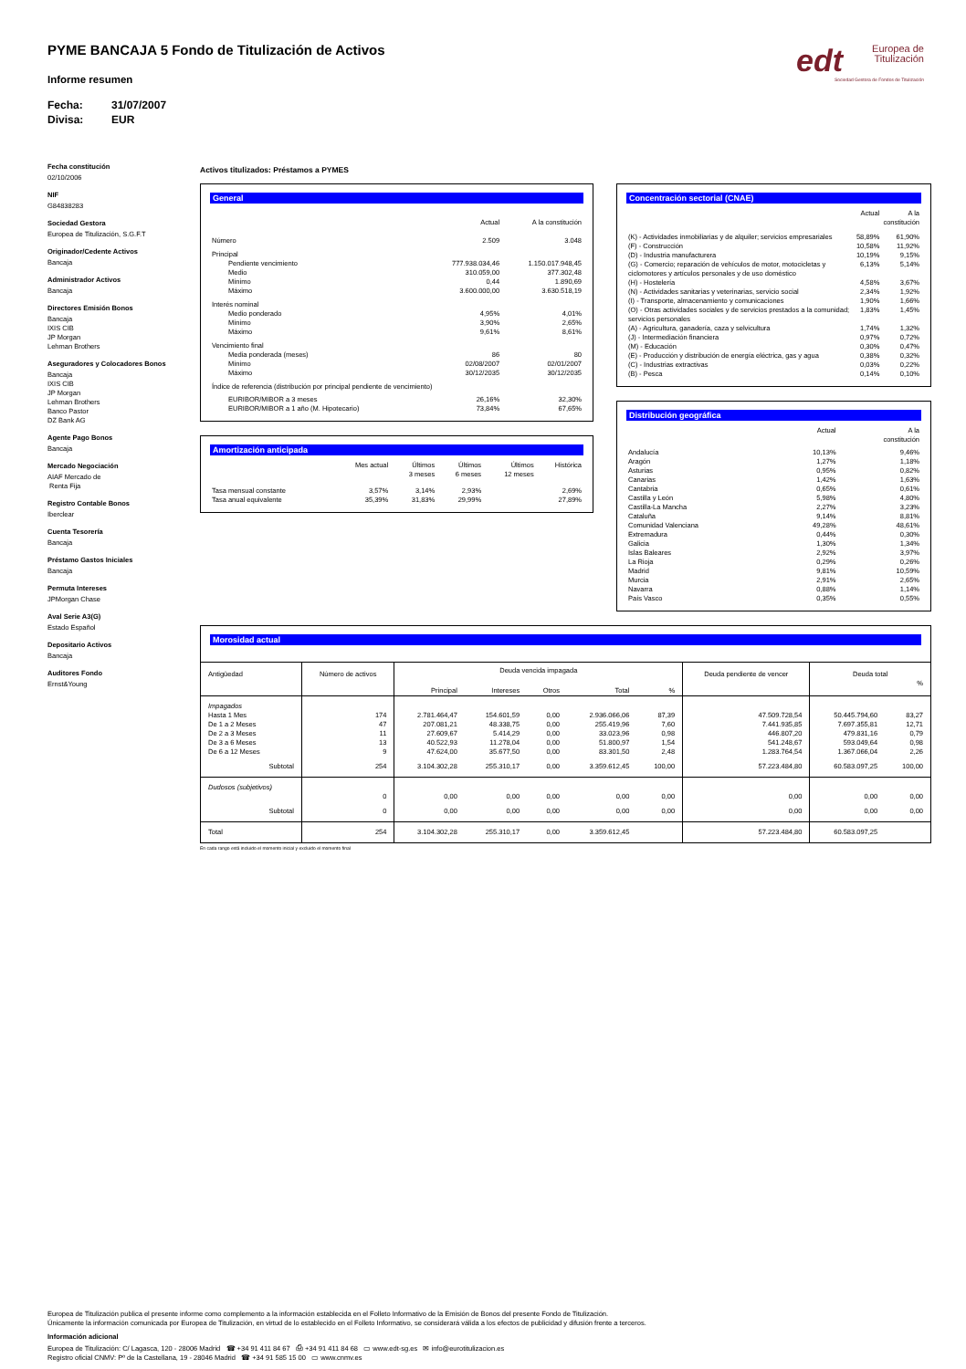edt
Europea de
Titulización
Sociedad Gestora de Fondos de Titulización
PYME BANCAJA 5 Fondo de Titulización de Activos
Informe resumen
Fecha: 31/07/2007
Divisa: EUR
Fecha constitución
02/10/2006
NIF
G84838283
Sociedad Gestora
Europea de Titulización, S.G.F.T
Originador/Cedente Activos
Bancaja
Administrador Activos
Bancaja
Directores Emisión Bonos
Bancaja
IXIS CIB
JP Morgan
Lehman Brothers
Aseguradores y Colocadores Bonos
Bancaja
IXIS CIB
JP Morgan
Lehman Brothers
Banco Pastor
DZ Bank AG
Agente Pago Bonos
Bancaja
Mercado Negociación
AIAF Mercado de
Renta Fija
Registro Contable Bonos
Iberclear
Cuenta Tesorería
Bancaja
Préstamo Gastos Iniciales
Bancaja
Permuta Intereses
JPMorgan Chase
Aval Serie A3(G)
Estado Español
Depositario Activos
Bancaja
Auditores Fondo
Ernst&Young
Activos titulizados: Préstamos a PYMES
General
| | Actual | A la constitución |
| --- | --- | --- |
| Número | 2.509 | 3.048 |
| Principal | | |
| Pendiente vencimiento | 777.938.034,46 | 1.150.017.948,45 |
| Medio | 310.059,00 | 377.302,48 |
| Mínimo | 0,44 | 1.890,69 |
| Máximo | 3.600.000,00 | 3.630.518,19 |
| Interés nominal | | |
| Medio ponderado | 4,95% | 4,01% |
| Mínimo | 3,90% | 2,65% |
| Máximo | 9,61% | 8,61% |
| Vencimiento final | | |
| Media ponderada (meses) | 86 | 80 |
| Mínimo | 02/08/2007 | 02/01/2007 |
| Máximo | 30/12/2035 | 30/12/2035 |
| Índice de referencia (distribución por principal pendiente de vencimiento) | | |
| EURIBOR/MIBOR a 3 meses | 26,16% | 32,30% |
| EURIBOR/MIBOR a 1 año (M. Hipotecario) | 73,84% | 67,65% |
Amortización anticipada
| | Mes actual | Últimos 3 meses | Últimos 6 meses | Últimos 12 meses | Histórica |
| --- | --- | --- | --- | --- | --- |
| Tasa mensual constante | 3,57% | 3,14% | 2,93% | | 2,69% |
| Tasa anual equivalente | 35,39% | 31,83% | 29,99% | | 27,89% |
Concentración sectorial (CNAE)
| | Actual | A la constitución |
| --- | --- | --- |
| (K) - Actividades inmobiliarias y de alquiler; servicios empresariales | 58,89% | 61,90% |
| (F) - Construcción | 10,58% | 11,92% |
| (D) - Industria manufacturera | 10,19% | 9,15% |
| (G) - Comercio; reparación de vehículos de motor, motocicletas y ciclomotores y artículos personales y de uso doméstico | 6,13% | 5,14% |
| (H) - Hostelería | 4,58% | 3,67% |
| (N) - Actividades sanitarias y veterinarias, servicio social | 2,34% | 1,92% |
| (I) - Transporte, almacenamiento y comunicaciones | 1,90% | 1,66% |
| (O) - Otras actividades sociales y de servicios prestados a la comunidad; servicios personales | 1,83% | 1,45% |
| (A) - Agricultura, ganadería, caza y selvicultura | 1,74% | 1,32% |
| (J) - Intermediación financiera | 0,97% | 0,72% |
| (M) - Educación | 0,30% | 0,47% |
| (E) - Producción y distribución de energía eléctrica, gas y agua | 0,38% | 0,32% |
| (C) - Industrias extractivas | 0,03% | 0,22% |
| (B) - Pesca | 0,14% | 0,10% |
Distribución geográfica
| | Actual | A la constitución |
| --- | --- | --- |
| Andalucía | 10,13% | 9,46% |
| Aragón | 1,27% | 1,18% |
| Asturias | 0,95% | 0,82% |
| Canarias | 1,42% | 1,63% |
| Cantabria | 0,65% | 0,61% |
| Castilla y León | 5,98% | 4,80% |
| Castilla-La Mancha | 2,27% | 3,23% |
| Cataluña | 9,14% | 8,81% |
| Comunidad Valenciana | 49,28% | 48,61% |
| Extremadura | 0,44% | 0,30% |
| Galicia | 1,30% | 1,34% |
| Islas Baleares | 2,92% | 3,97% |
| La Rioja | 0,29% | 0,26% |
| Madrid | 9,81% | 10,59% |
| Murcia | 2,91% | 2,65% |
| Navarra | 0,88% | 1,14% |
| País Vasco | 0,35% | 0,55% |
Morosidad actual
| Antigüedad | Número de activos | Deuda vencida impagada | | | | | Deuda pendiente de vencer | Deuda total | |
| | | Principal | Intereses | Otros | Total | % | | | % |
| Impagados | | | | | | | | | |
| Hasta 1 Mes | 174 | 2.781.464,47 | 154.601,59 | 0,00 | 2.936.066,06 | 87,39 | 47.509.728,54 | 50.445.794,60 | 83,27 |
| De 1 a 2 Meses | 47 | 207.081,21 | 48.338,75 | 0,00 | 255.419,96 | 7,60 | 7.441.935,85 | 7.697.355,81 | 12,71 |
| De 2 a 3 Meses | 11 | 27.609,67 | 5.414,29 | 0,00 | 33.023,96 | 0,98 | 446.807,20 | 479.831,16 | 0,79 |
| De 3 a 6 Meses | 13 | 40.522,93 | 11.278,04 | 0,00 | 51.800,97 | 1,54 | 541.248,67 | 593.049,64 | 0,98 |
| De 6 a 12 Meses | 9 | 47.624,00 | 35.677,50 | 0,00 | 83.301,50 | 2,48 | 1.283.764,54 | 1.367.066,04 | 2,26 |
| Subtotal | 254 | 3.104.302,28 | 255.310,17 | 0,00 | 3.359.612,45 | 100,00 | 57.223.484,80 | 60.583.097,25 | 100,00 |
| Dudosos (subjetivos) | | | | | | | | | |
| | 0 | 0,00 | 0,00 | 0,00 | 0,00 | 0,00 | 0,00 | 0,00 | 0,00 |
| Subtotal | 0 | 0,00 | 0,00 | 0,00 | 0,00 | 0,00 | 0,00 | 0,00 | 0,00 |
| Total | 254 | 3.104.302,28 | 255.310,17 | 0,00 | 3.359.612,45 | | 57.223.484,80 | 60.583.097,25 | |
En cada rango está incluido el momento inicial y excluido el momento final
Europea de Titulización publica el presente informe como complemento a la información establecida en el Folleto Informativo de la Emisión de Bonos del presente Fondo de Titulización.
Únicamente la información comunicada por Europea de Titulización, en virtud de lo establecido en el Folleto Informativo, se considerará válida a los efectos de publicidad y difusión frente a terceros.
Información adicional
Europea de Titulización: C/ Lagasca, 120 - 28006 Madrid ☎ +34 91 411 84 67 ⎙ +34 91 411 84 68 ▭ www.edt-sg.es ✉ info@eurotitulizacion.es
Registro oficial CNMV: Pº de la Castellana, 19 - 28046 Madrid ☎ +34 91 585 15 00 ▭ www.cnmv.es